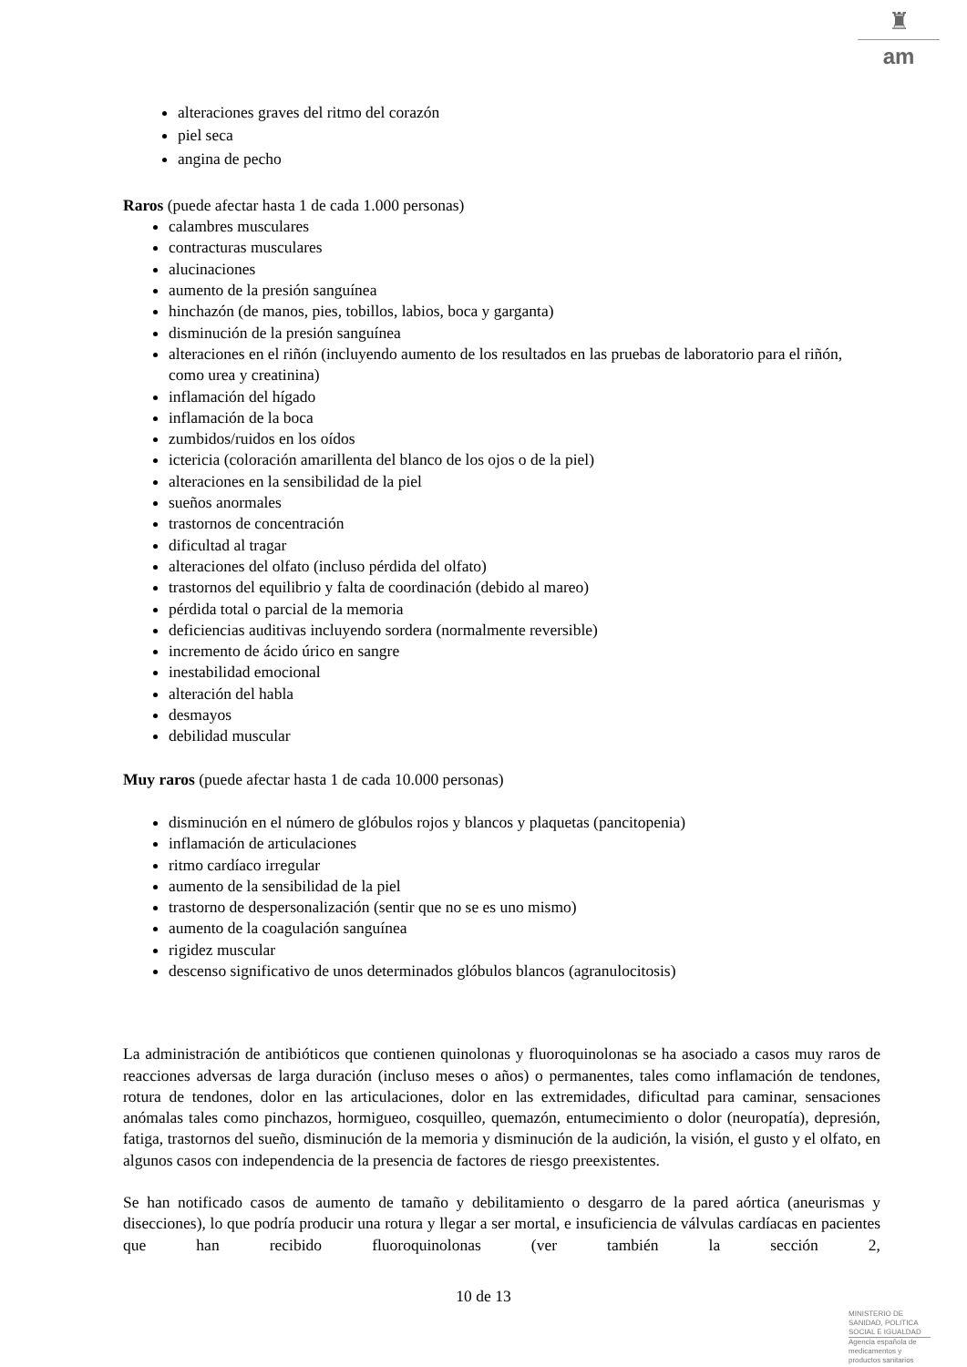♜
am
alteraciones graves del ritmo del corazón
piel seca
angina de pecho
Raros (puede afectar hasta 1 de cada 1.000 personas)
calambres musculares
contracturas musculares
alucinaciones
aumento de la presión sanguínea
hinchazón (de manos, pies, tobillos, labios, boca y garganta)
disminución de la presión sanguínea
alteraciones en el riñón (incluyendo aumento de los resultados en las pruebas de laboratorio para el riñón, como urea y creatinina)
inflamación del hígado
inflamación de la boca
zumbidos/ruidos en los oídos
ictericia (coloración amarillenta del blanco de los ojos o de la piel)
alteraciones en la sensibilidad de la piel
sueños anormales
trastornos de concentración
dificultad al tragar
alteraciones del olfato (incluso pérdida del olfato)
trastornos del equilibrio y falta de coordinación (debido al mareo)
pérdida total o parcial de la memoria
deficiencias auditivas incluyendo sordera (normalmente reversible)
incremento de ácido úrico en sangre
inestabilidad emocional
alteración del habla
desmayos
debilidad muscular
Muy raros (puede afectar hasta 1 de cada 10.000 personas)
disminución en el número de glóbulos rojos y blancos y plaquetas (pancitopenia)
inflamación de articulaciones
ritmo cardíaco irregular
aumento de la sensibilidad de la piel
trastorno de despersonalización (sentir que no se es uno mismo)
aumento de la coagulación sanguínea
rigidez muscular
descenso significativo de unos determinados glóbulos blancos (agranulocitosis)
La administración de antibióticos que contienen quinolonas y fluoroquinolonas se ha asociado a casos muy raros de reacciones adversas de larga duración (incluso meses o años) o permanentes, tales como inflamación de tendones, rotura de tendones, dolor en las articulaciones, dolor en las extremidades, dificultad para caminar, sensaciones anómalas tales como pinchazos, hormigueo, cosquilleo, quemazón, entumecimiento o dolor (neuropatía), depresión, fatiga, trastornos del sueño, disminución de la memoria y disminución de la audición, la visión, el gusto y el olfato, en algunos casos con independencia de la presencia de factores de riesgo preexistentes.
Se han notificado casos de aumento de tamaño y debilitamiento o desgarro de la pared aórtica (aneurismas y disecciones), lo que podría producir una rotura y llegar a ser mortal, e insuficiencia de válvulas cardíacas en pacientes que han recibido fluoroquinolonas (ver también la sección 2,
10 de 13
MINISTERIO DE
SANIDAD, POLITICA
SOCIAL E IGUALDAD
Agencia española de
medicamentos y
productos sanitarios